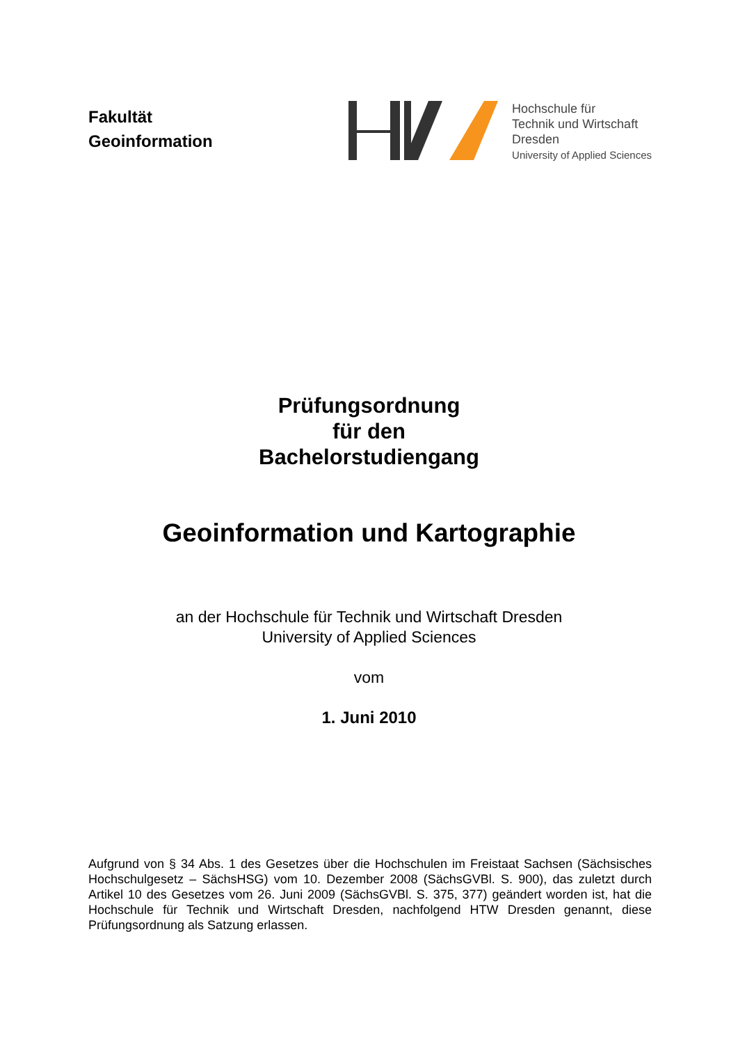Fakultät
Geoinformation
Hochschule für
Technik und Wirtschaft
Dresden
University of Applied Sciences
Prüfungsordnung
für den
Bachelorstudiengang
Geoinformation und Kartographie
an der Hochschule für Technik und Wirtschaft Dresden
University of Applied Sciences
vom
1. Juni 2010
Aufgrund von § 34 Abs. 1 des Gesetzes über die Hochschulen im Freistaat Sachsen (Säch­sisches Hochschulgesetz – SächsHSG) vom 10. Dezember 2008 (SächsGVBl. S. 900), das zuletzt durch Artikel 10 des Gesetzes vom 26. Juni 2009 (SächsGVBl. S. 375, 377) geändert worden ist, hat die Hochschule für Technik und Wirtschaft Dresden, nachfolgend HTW Dres­den genannt, diese Prüfungsordnung als Satzung erlassen.